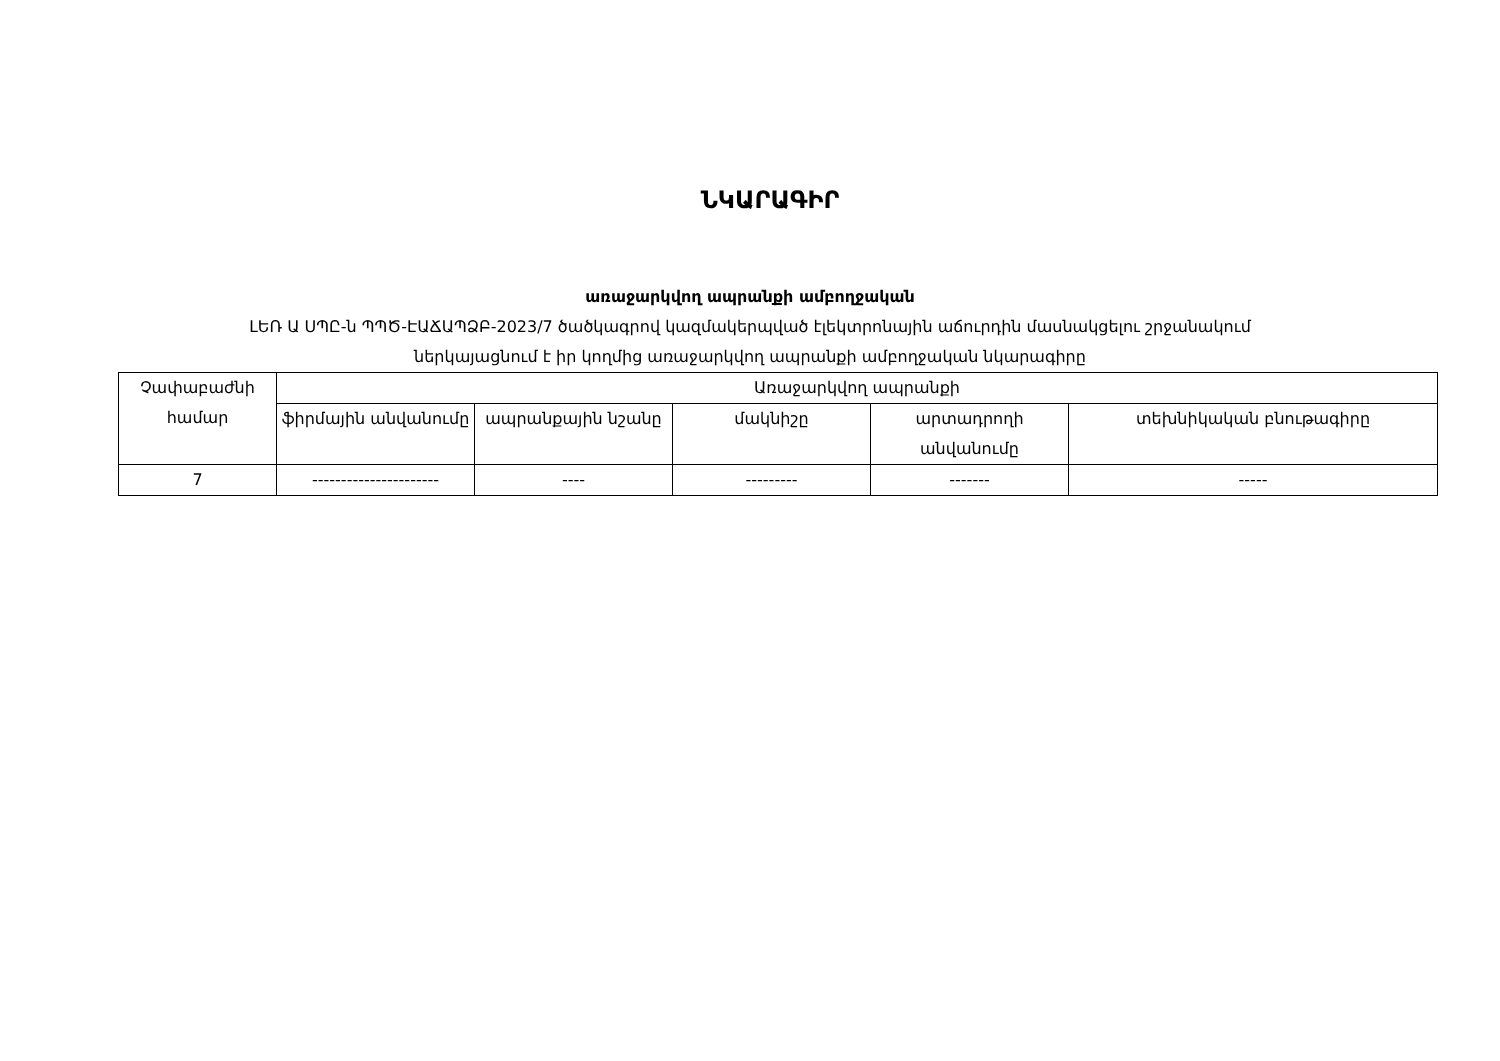ՆԿԱՐԱԳԻՐ
առաջարկվող ապրանքի ամբողջական
ԼԵՌ Ա ՍՊԸ-ն ՊՊԾ-ԷԱՃԱՊՁԲ-2023/7 ծածկագրով կազմակերպված էլեկտրոնային աճուրդին մասնակցելու շրջանակում
ներկայացնում է իր կողմից առաջարկվող ապրանքի ամբողջական նկարագիրը
| Չափաբաժնի համար | Առաջարկվող ապրանքի | | | | |
| --- | --- | --- | --- | --- | --- |
| | ֆիրմային անվանումը | ապրանքային նշանը | մակնիշը | արտադրողի անվանումը | տեխնիկական բնութագիրը |
| 7 | ---------------------- | ---- | --------- | ------- | ----- |